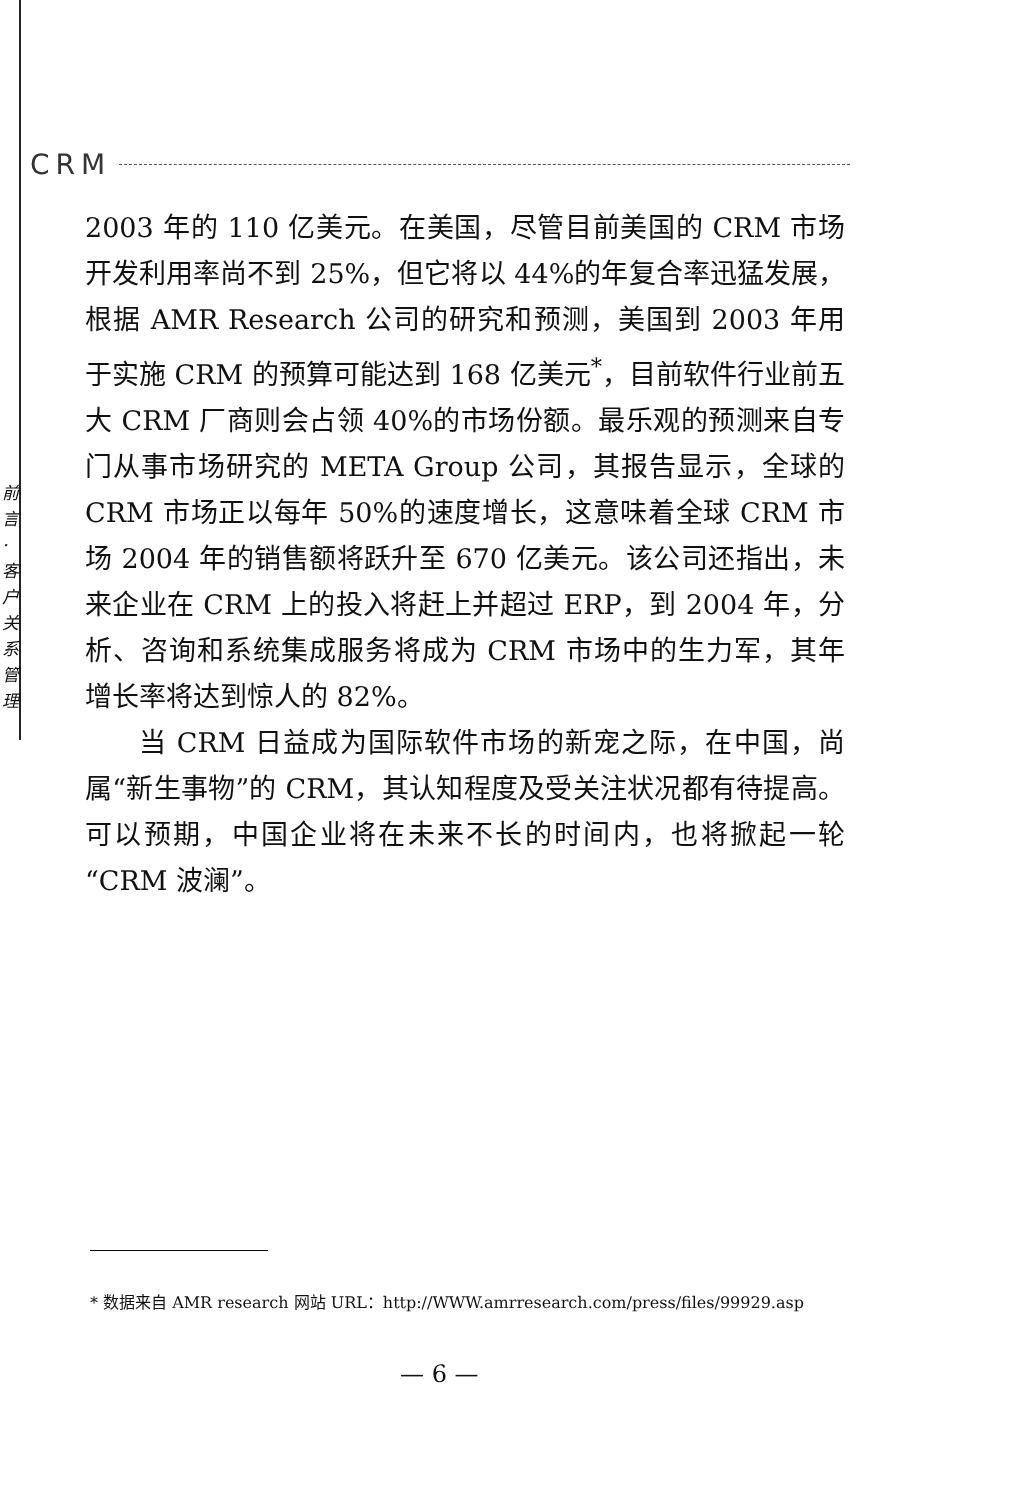CRM
前言·客户关系管理
2003 年的 110 亿美元。在美国，尽管目前美国的 CRM 市场开发利用率尚不到 25%，但它将以 44%的年复合率迅猛发展，根据 AMR Research 公司的研究和预测，美国到 2003 年用于实施 CRM 的预算可能达到 168 亿美元<sup>*</sup>，目前软件行业前五大 CRM 厂商则会占领 40%的市场份额。最乐观的预测来自专门从事市场研究的 META Group 公司，其报告显示，全球的 CRM 市场正以每年 50%的速度增长，这意味着全球 CRM 市场 2004 年的销售额将跃升至 670 亿美元。该公司还指出，未来企业在 CRM 上的投入将赶上并超过 ERP，到 2004 年，分析、咨询和系统集成服务将成为 CRM 市场中的生力军，其年增长率将达到惊人的 82%。
当 CRM 日益成为国际软件市场的新宠之际，在中国，尚属“新生事物”的 CRM，其认知程度及受关注状况都有待提高。可以预期，中国企业将在未来不长的时间内，也将掀起一轮“CRM 波澜”。
* 数据来自 AMR research 网站 URL：http://WWW.amrresearch.com/press/files/99929.asp
— 6 —